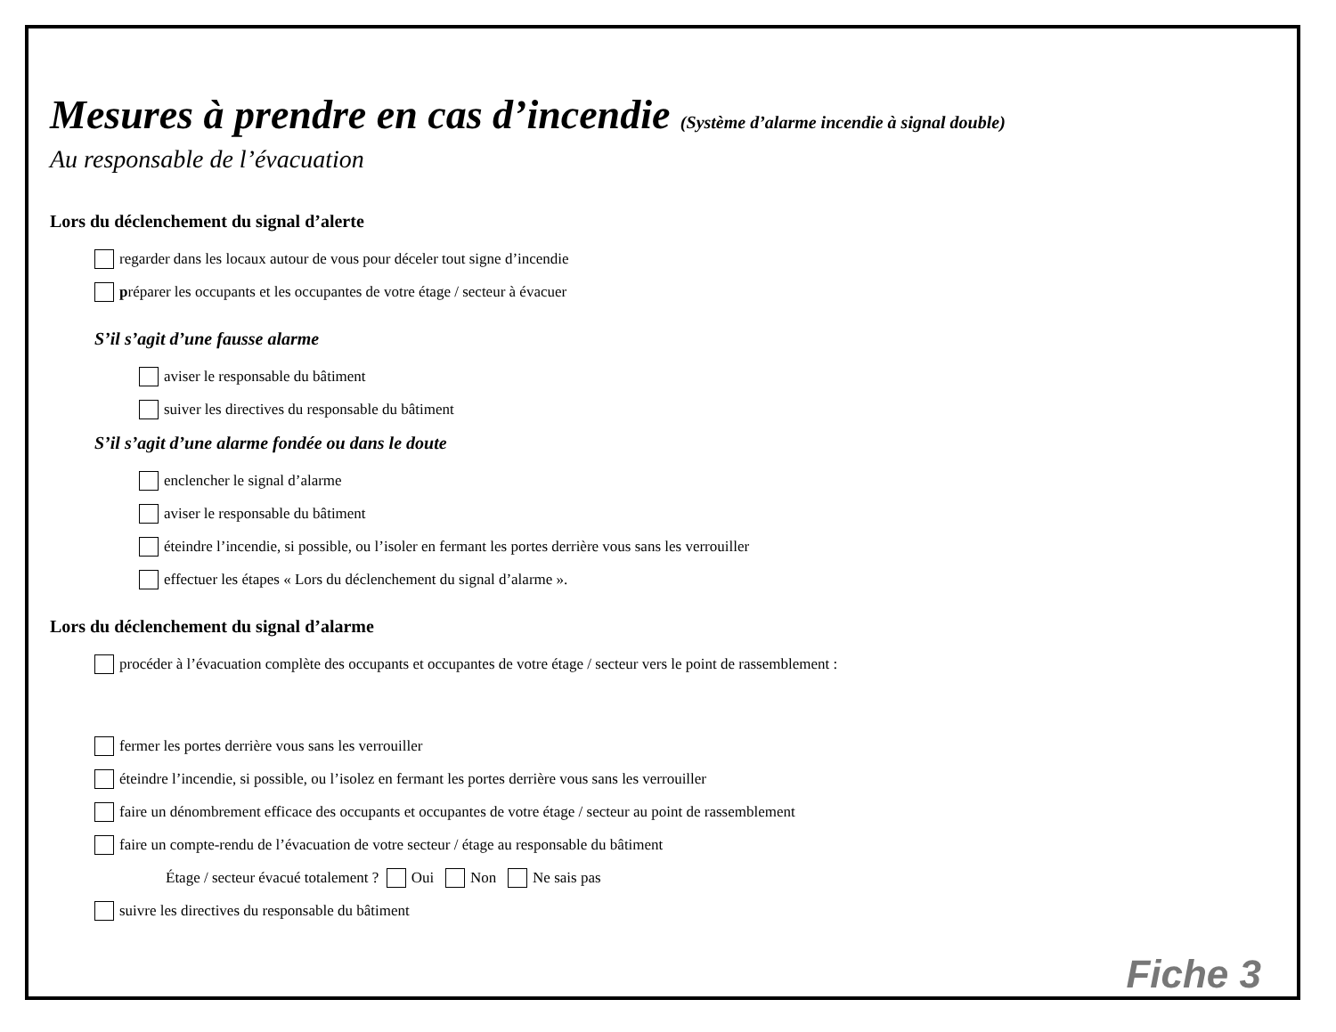Mesures à prendre en cas d’incendie (Système d’alarme incendie à signal double)
Au responsable de l’évacuation
Lors du déclenchement du signal d’alerte
regarder dans les locaux autour de vous pour déceler tout signe d’incendie
p réparer les occupants et les occupantes de votre étage / secteur à évacuer
S’il s’agit d’une fausse alarme
aviser le responsable du bâtiment
suiver les directives du responsable du bâtiment
S’il s’agit d’une alarme fondée ou dans le doute
enclencher le signal d’alarme
aviser le responsable du bâtiment
éteindre l’incendie, si possible, ou l’isoler en fermant les portes derrière vous sans les verrouiller
effectuer les étapes « Lors du déclenchement du signal d’alarme ».
Lors du déclenchement du signal d’alarme
procéder à l’évacuation complète des occupants et occupantes de votre étage / secteur vers le point de rassemblement :
fermer les portes derrière vous sans les verrouiller
éteindre l’incendie, si possible, ou l’isolez en fermant les portes derrière vous sans les verrouiller
faire un dénombrement efficace des occupants et occupantes de votre étage / secteur au point de rassemblement
faire un compte-rendu de l’évacuation de votre secteur / étage au responsable du bâtiment
Étage / secteur évacué totalement ? Oui Non Ne sais pas
suivre les directives du responsable du bâtiment
Fiche 3